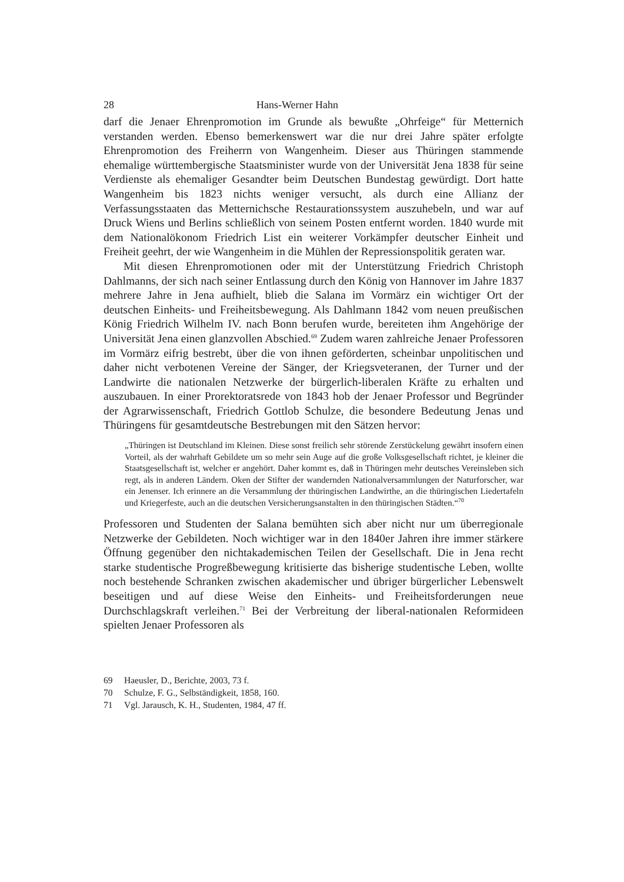28 Hans-Werner Hahn
darf die Jenaer Ehrenpromotion im Grunde als bewußte „Ohrfeige“ für Metternich verstanden werden. Ebenso bemerkenswert war die nur drei Jahre später erfolgte Ehrenpromotion des Freiherrn von Wangenheim. Dieser aus Thüringen stammende ehemalige württembergische Staatsminister wurde von der Universität Jena 1838 für seine Verdienste als ehemaliger Gesandter beim Deutschen Bundestag gewürdigt. Dort hatte Wangenheim bis 1823 nichts weniger versucht, als durch eine Allianz der Verfassungsstaaten das Metternichsche Restaurationssystem auszuhebeln, und war auf Druck Wiens und Berlins schließlich von seinem Posten entfernt worden. 1840 wurde mit dem Nationalökonom Friedrich List ein weiterer Vorkämpfer deutscher Einheit und Freiheit geehrt, der wie Wangenheim in die Mühlen der Repressionspolitik geraten war.
Mit diesen Ehrenpromotionen oder mit der Unterstützung Friedrich Christoph Dahlmanns, der sich nach seiner Entlassung durch den König von Hannover im Jahre 1837 mehrere Jahre in Jena aufhielt, blieb die Salana im Vormärz ein wichtiger Ort der deutschen Einheits- und Freiheitsbewegung. Als Dahlmann 1842 vom neuen preußischen König Friedrich Wilhelm IV. nach Bonn berufen wurde, bereiteten ihm Angehörige der Universität Jena einen glanzvollen Abschied.<sup>69</sup> Zudem waren zahlreiche Jenaer Professoren im Vormärz eifrig bestrebt, über die von ihnen geförderten, scheinbar unpolitischen und daher nicht verbotenen Vereine der Sänger, der Kriegsveteranen, der Turner und der Landwirte die nationalen Netzwerke der bürgerlich-liberalen Kräfte zu erhalten und auszubauen. In einer Prorektoratsrede von 1843 hob der Jenaer Professor und Begründer der Agrarwissenschaft, Friedrich Gottlob Schulze, die besondere Bedeutung Jenas und Thüringens für gesamtdeutsche Bestrebungen mit den Sätzen hervor:
„Thüringen ist Deutschland im Kleinen. Diese sonst freilich sehr störende Zerstückelung gewährt insofern einen Vorteil, als der wahrhaft Gebildete um so mehr sein Auge auf die große Volksgesellschaft richtet, je kleiner die Staatsgesellschaft ist, welcher er angehört. Daher kommt es, daß in Thüringen mehr deutsches Vereinsleben sich regt, als in anderen Ländern. Oken der Stifter der wandernden Nationalversammlungen der Naturforscher, war ein Jenenser. Ich erinnere an die Versammlung der thüringischen Landwirthe, an die thüringischen Liedertafeln und Kriegerfeste, auch an die deutschen Versicherungsanstalten in den thüringischen Städten.“<sup>70</sup>
Professoren und Studenten der Salana bemühten sich aber nicht nur um überregionale Netzwerke der Gebildeten. Noch wichtiger war in den 1840er Jahren ihre immer stärkere Öffnung gegenüber den nichtakademischen Teilen der Gesellschaft. Die in Jena recht starke studentische Progreßbewegung kritisierte das bisherige studentische Leben, wollte noch bestehende Schranken zwischen akademischer und übriger bürgerlicher Lebenswelt beseitigen und auf diese Weise den Einheits- und Freiheitsforderungen neue Durchschlagskraft verleihen.<sup>71</sup> Bei der Verbreitung der liberal-nationalen Reformideen spielten Jenaer Professoren als
69 Haeusler, D., Berichte, 2003, 73 f.
70 Schulze, F. G., Selbständigkeit, 1858, 160.
71 Vgl. Jarausch, K. H., Studenten, 1984, 47 ff.